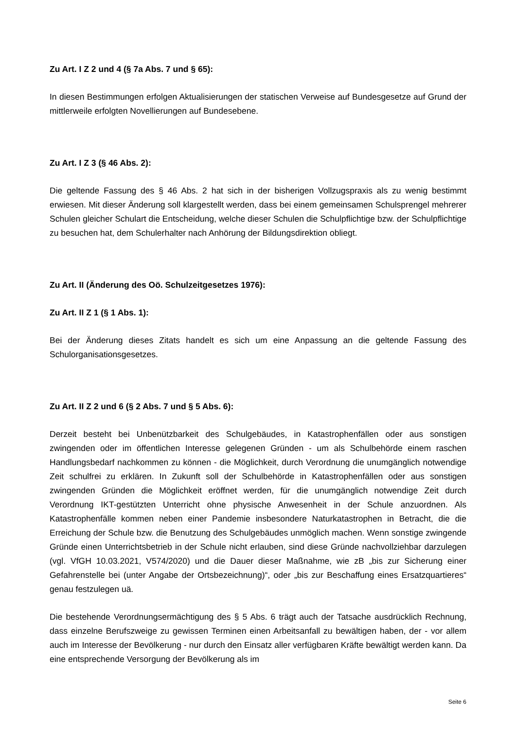Zu Art. I Z 2 und 4 (§ 7a Abs. 7 und § 65):
In diesen Bestimmungen erfolgen Aktualisierungen der statischen Verweise auf Bundesgesetze auf Grund der mittlerweile erfolgten Novellierungen auf Bundesebene.
Zu Art. I Z 3 (§ 46 Abs. 2):
Die geltende Fassung des § 46 Abs. 2 hat sich in der bisherigen Vollzugspraxis als zu wenig bestimmt erwiesen. Mit dieser Änderung soll klargestellt werden, dass bei einem gemeinsamen Schulsprengel mehrerer Schulen gleicher Schulart die Entscheidung, welche dieser Schulen die Schulpflichtige bzw. der Schulpflichtige zu besuchen hat, dem Schulerhalter nach Anhörung der Bildungsdirektion obliegt.
Zu Art. II (Änderung des Oö. Schulzeitgesetzes 1976):
Zu Art. II Z 1 (§ 1 Abs. 1):
Bei der Änderung dieses Zitats handelt es sich um eine Anpassung an die geltende Fassung des Schulorganisationsgesetzes.
Zu Art. II Z 2 und 6 (§ 2 Abs. 7 und § 5 Abs. 6):
Derzeit besteht bei Unbenützbarkeit des Schulgebäudes, in Katastrophenfällen oder aus sonstigen zwingenden oder im öffentlichen Interesse gelegenen Gründen - um als Schulbehörde einem raschen Handlungsbedarf nachkommen zu können - die Möglichkeit, durch Verordnung die unumgänglich notwendige Zeit schulfrei zu erklären. In Zukunft soll der Schulbehörde in Katastrophenfällen oder aus sonstigen zwingenden Gründen die Möglichkeit eröffnet werden, für die unumgänglich notwendige Zeit durch Verordnung IKT-gestützten Unterricht ohne physische Anwesenheit in der Schule anzuordnen. Als Katastrophenfälle kommen neben einer Pandemie insbesondere Naturkatastrophen in Betracht, die die Erreichung der Schule bzw. die Benutzung des Schulgebäudes unmöglich machen. Wenn sonstige zwingende Gründe einen Unterrichtsbetrieb in der Schule nicht erlauben, sind diese Gründe nachvollziehbar darzulegen (vgl. VfGH 10.03.2021, V574/2020) und die Dauer dieser Maßnahme, wie zB „bis zur Sicherung einer Gefahrenstelle bei (unter Angabe der Ortsbezeichnung)“, oder „bis zur Beschaffung eines Ersatzquartieres“ genau festzulegen uä.
Die bestehende Verordnungsermächtigung des § 5 Abs. 6 trägt auch der Tatsache ausdrücklich Rechnung, dass einzelne Berufszweige zu gewissen Terminen einen Arbeitsanfall zu bewältigen haben, der - vor allem auch im Interesse der Bevölkerung - nur durch den Einsatz aller verfügbaren Kräfte bewältigt werden kann. Da eine entsprechende Versorgung der Bevölkerung als im
Seite 6